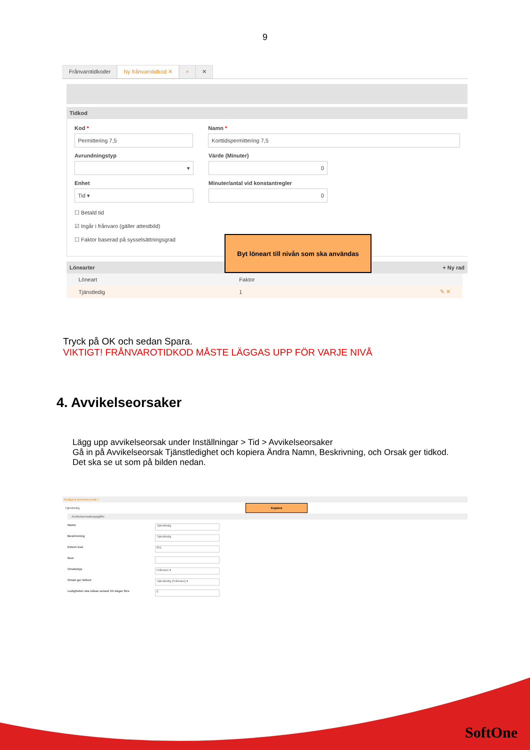9
Frånvarotidkoder Ny frånvarotidkod ✕ + ✕
Tidkod
Kod *
Permittering 7,5
Namn *
Korttidspermittering 7,5
Avrundningstyp
▾
Värde (Minuter)
0
Enhet
Tid ▾
Minuter/antal vid konstantregler
0
☐ Betald tid
☑ Ingår i frånvaro (gäller attestbild)
☐ Faktor baserad på sysselsättningsgrad
Byt löneart till nivån som ska användas
Lönearter + Ny rad
| Löneart | Faktor | |
| --- | --- | --- |
| Tjänstledig | 1 | ✎ ✕ |
Tryck på OK och sedan Spara.
VIKTIGT! FRÅNVAROTIDKOD MÅSTE LÄGGAS UPP FÖR VARJE NIVÅ
4. Avvikelseorsaker
Lägg upp avvikelseorsak under Inställningar > Tid > Avvikelseorsaker
Gå in på Avvikelseorsak Tjänstledighet och kopiera Ändra Namn, Beskrivning, och Orsak ger tidkod. Det ska se ut som på bilden nedan.
Redigera avvikelseorsak +
Tjänstledig Kopiera
Avvikelseorsaksuppgifter
Namn Tjänstledig
Beskrivning Tjänstledig
Extern kod 841
Ikon
Orsakstyp Frånvaro ▾
Orsak ger tidkod Tjänstledig (Frånvaro) ▾
Ledigheten ska sökas senast XX dagar före 0
SoftOne